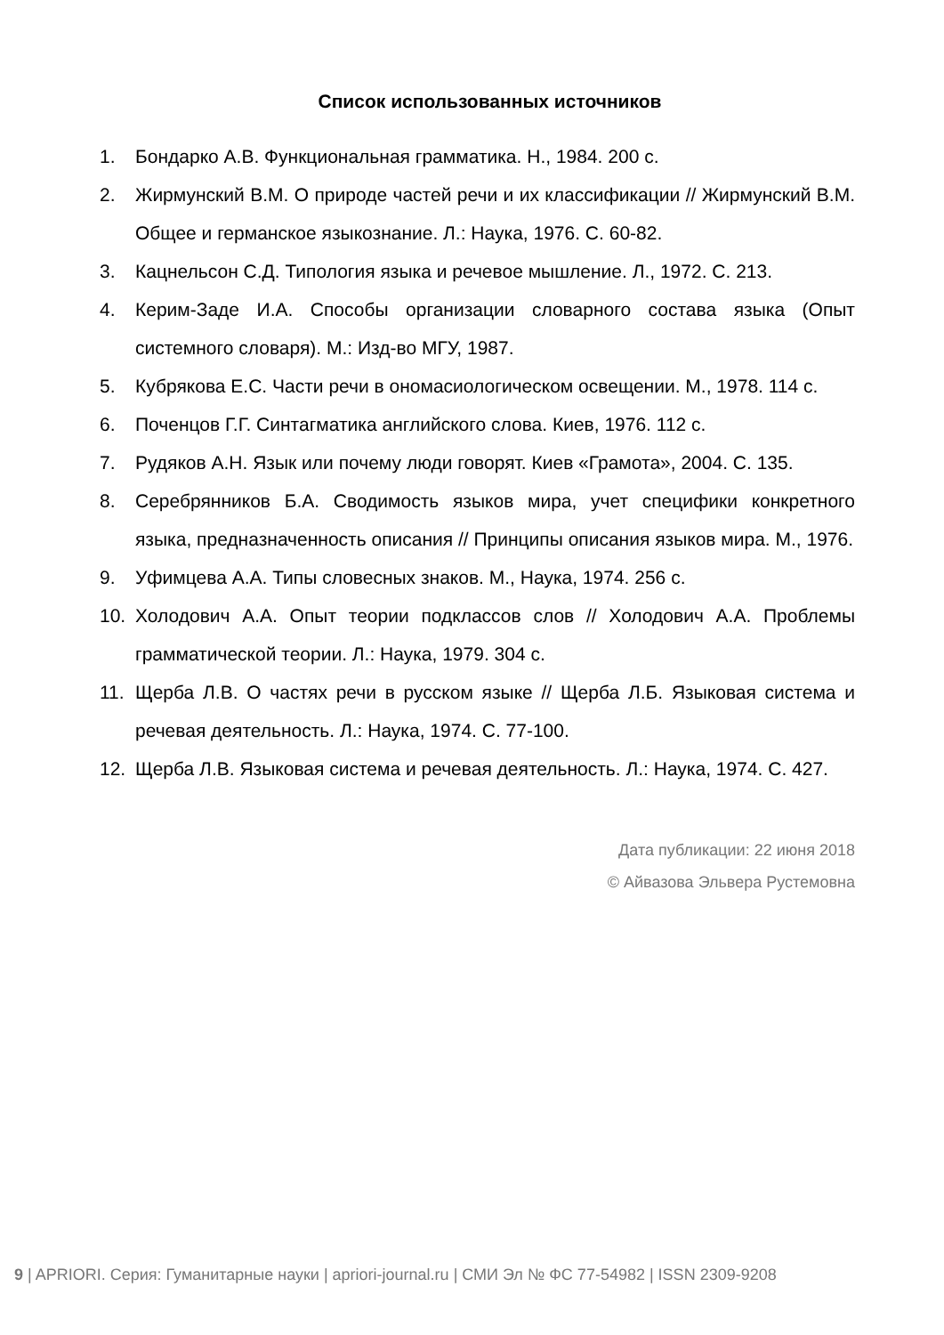Список использованных источников
1. Бондарко А.В. Функциональная грамматика. Н., 1984. 200 с.
2. Жирмунский В.М. О природе частей речи и их классификации // Жирмунский В.М. Общее и германское языкознание. Л.: Наука, 1976. С. 60-82.
3. Кацнельсон С.Д. Типология языка и речевое мышление. Л., 1972. С. 213.
4. Керим-Заде И.А. Способы организации словарного состава языка (Опыт системного словаря). М.: Изд-во МГУ, 1987.
5. Кубрякова Е.С. Части речи в ономасиологическом освещении. М., 1978. 114 с.
6. Поченцов Г.Г. Синтагматика английского слова. Киев, 1976. 112 с.
7. Рудяков А.Н. Язык или почему люди говорят. Киев «Грамота», 2004. С. 135.
8. Серебрянников Б.А. Сводимость языков мира, учет специфики конкретного языка, предназначенность описания // Принципы описания языков мира. М., 1976.
9. Уфимцева А.А. Типы словесных знаков. М., Наука, 1974. 256 с.
10. Холодович А.А. Опыт теории подклассов слов // Холодович А.А. Проблемы грамматической теории. Л.: Наука, 1979. 304 с.
11. Щерба Л.В. О частях речи в русском языке // Щерба Л.Б. Языковая система и речевая деятельность. Л.: Наука, 1974. С. 77-100.
12. Щерба Л.В. Языковая система и речевая деятельность. Л.: Наука, 1974. С. 427.
Дата публикации: 22 июня 2018
© Айвазова Эльвера Рустемовна
9 | APRIORI. Серия: Гуманитарные науки | apriori-journal.ru | СМИ Эл № ФС 77-54982 | ISSN 2309-9208